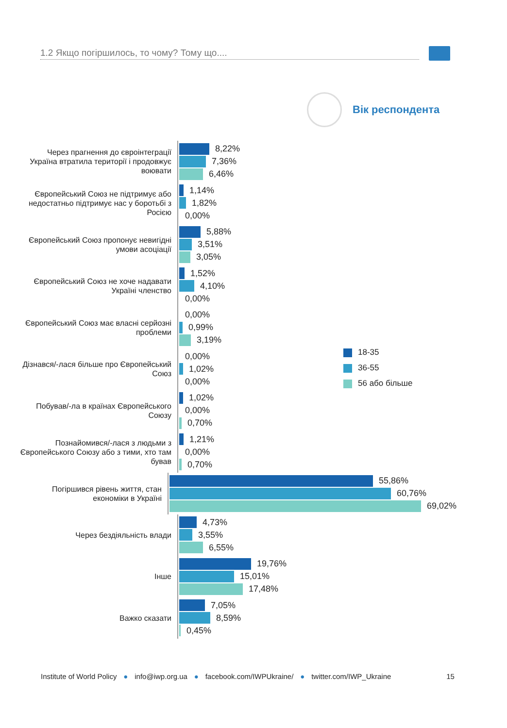1.2 Якщо погіршилось, то чому? Тому що....
Вік респондента
Через прагнення до євроінтеграції Україна втратила території і продовжує воювати
8,22%
7,36%
6,46%
Європейський Союз не підтримує або недостатньо підтримує нас у боротьбі з Росією
1,14%
1,82%
0,00%
Європейський Союз пропонує невигідні умови асоціації
5,88%
3,51%
3,05%
Європейський Союз не хоче надавати Україні членство
1,52%
4,10%
0,00%
Європейський Союз має власні серйозні проблеми
0,00%
0,99%
3,19%
Дізнався/-лася більше про Європейський Союз
0,00%
1,02%
0,00%
Побував/-ла в країнах Європейського Союзу
1,02%
0,00%
0,70%
Познайомився/-лася з людьми з Європейського Союзу або з тими, хто там бував
1,21%
0,00%
0,70%
Погіршився рівень життя, стан економіки в Україні
55,86%
60,76%
69,02%
Через бездіяльність влади
4,73%
3,55%
6,55%
Інше
19,76%
15,01%
17,48%
Важко сказати
7,05%
8,59%
0,45%
18-35
36-55
56 або більше
Institute of World Policy ● info@iwp.org.ua ● facebook.com/IWPUkraine/ ● twitter.com/IWP_Ukraine 15